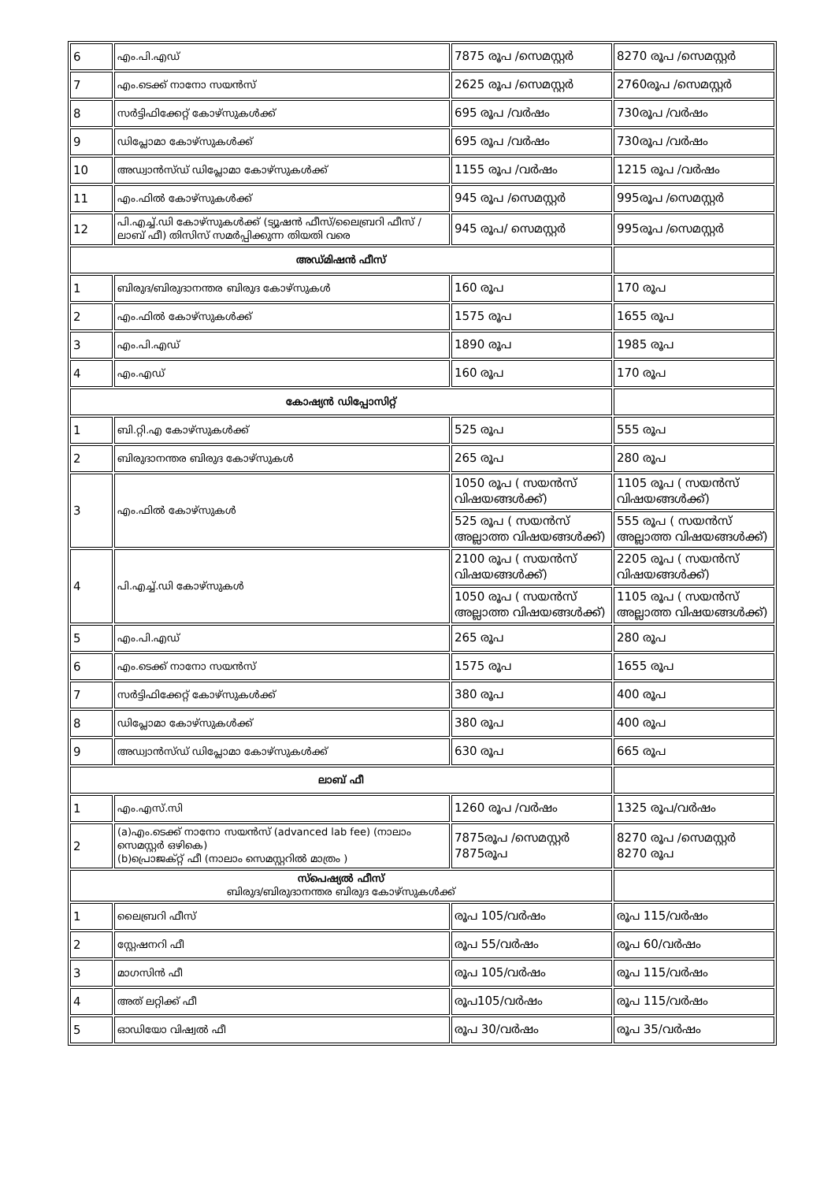| 6 | എം.പി.എഡ് | 7875 രൂപ /സെമസ്റ്റർ | 8270 രൂപ /സെമസ്റ്റർ |
| 7 | എം.ടെക്ക് നാനോ സയൻസ് | 2625 രൂപ /സെമസ്റ്റർ | 2760രൂപ /സെമസ്റ്റർ |
| 8 | സർട്ടിഫിക്കേറ്റ് കോഴ്സുകൾക്ക് | 695 രൂപ /വർഷം | 730രൂപ /വർഷം |
| 9 | ഡിപ്ലോമാ കോഴ്സുകൾക്ക് | 695 രൂപ /വർഷം | 730രൂപ /വർഷം |
| 10 | അഡ്വാൻസ്ഡ് ഡിപ്ലോമാ കോഴ്സുകൾക്ക് | 1155 രൂപ /വർഷം | 1215 രൂപ /വർഷം |
| 11 | എം.ഫിൽ കോഴ്സുകൾക്ക് | 945 രൂപ /സെമസ്റ്റർ | 995രൂപ /സെമസ്റ്റർ |
| 12 | പി.എച്ച്.ഡി കോഴ്സുകൾക്ക് (ട്യൂഷൻ ഫീസ്/ലൈബ്രറി ഫീസ് /ലാബ് ഫീ) തിസിസ് സമർപ്പിക്കുന്ന തിയതി വരെ | 945 രൂപ/ സെമസ്റ്റർ | 995രൂപ /സെമസ്റ്റർ |
| അഡ്മിഷൻ ഫീസ് | | | |
| 1 | ബിരുദ/ബിരുദാനന്തര ബിരുദ കോഴ്സുകൾ | 160 രൂപ | 170 രൂപ |
| 2 | എം.ഫിൽ കോഴ്സുകൾക്ക് | 1575 രൂപ | 1655 രൂപ |
| 3 | എം.പി.എഡ് | 1890 രൂപ | 1985 രൂപ |
| 4 | എം.എഡ് | 160 രൂപ | 170 രൂപ |
| കോഷ്യൻ ഡിപ്പോസിറ്റ് | | | |
| 1 | ബി.റ്റി.എ കോഴ്സുകൾക്ക് | 525 രൂപ | 555 രൂപ |
| 2 | ബിരുദാനന്തര ബിരുദ കോഴ്സുകൾ | 265 രൂപ | 280 രൂപ |
| 3 | എം.ഫിൽ കോഴ്സുകൾ | 1050 രൂപ ( സയൻസ് വിഷയങ്ങൾക്ക്) | 1105 രൂപ ( സയൻസ് വിഷയങ്ങൾക്ക്) |
| | | 525 രൂപ ( സയൻസ് അല്ലാത്ത വിഷയങ്ങൾക്ക്) | 555 രൂപ ( സയൻസ് അല്ലാത്ത വിഷയങ്ങൾക്ക്) |
| 4 | പി.എച്ച്.ഡി കോഴ്സുകൾ | 2100 രൂപ ( സയൻസ് വിഷയങ്ങൾക്ക്) | 2205 രൂപ ( സയൻസ് വിഷയങ്ങൾക്ക്) |
| | | 1050 രൂപ ( സയൻസ് അല്ലാത്ത വിഷയങ്ങൾക്ക്) | 1105 രൂപ ( സയൻസ് അല്ലാത്ത വിഷയങ്ങൾക്ക്) |
| 5 | എം.പി.എഡ് | 265 രൂപ | 280 രൂപ |
| 6 | എം.ടെക്ക് നാനോ സയൻസ് | 1575 രൂപ | 1655 രൂപ |
| 7 | സർട്ടിഫിക്കേറ്റ് കോഴ്സുകൾക്ക് | 380 രൂപ | 400 രൂപ |
| 8 | ഡിപ്ലോമാ കോഴ്സുകൾക്ക് | 380 രൂപ | 400 രൂപ |
| 9 | അഡ്വാൻസ്ഡ് ഡിപ്ലോമാ കോഴ്സുകൾക്ക് | 630 രൂപ | 665 രൂപ |
| ലാബ് ഫീ | | | |
| 1 | എം.എസ്.സി | 1260 രൂപ /വർഷം | 1325 രൂപ/വർഷം |
| 2 | (a)എം.ടെക്ക് നാനോ സയൻസ് (advanced lab fee) (നാലാം സെമസ്റ്റർ ഒഴികെ) (b)പ്രൊജക്റ്റ് ഫീ (നാലാം സെമസ്റ്ററിൽ മാത്രം ) | 7875രൂപ /സെമസ്റ്റർ 7875രൂപ | 8270 രൂപ /സെമസ്റ്റർ 8270 രൂപ |
| സ്പെഷ്യൽ ഫീസ് ബിരുദ/ബിരുദാനന്തര ബിരുദ കോഴ്സുകൾക്ക് | | | |
| 1 | ലൈബ്രറി ഫീസ് | രൂപ 105/വർഷം | രൂപ 115/വർഷം |
| 2 | സ്റ്റേഷനറി ഫീ | രൂപ 55/വർഷം | രൂപ 60/വർഷം |
| 3 | മാഗസിൻ ഫീ | രൂപ 105/വർഷം | രൂപ 115/വർഷം |
| 4 | അത് ലറ്റിക്ക് ഫീ | രൂപ105/വർഷം | രൂപ 115/വർഷം |
| 5 | ഓഡിയോ വിഷ്വൽ ഫീ | രൂപ 30/വർഷം | രൂപ 35/വർഷം |